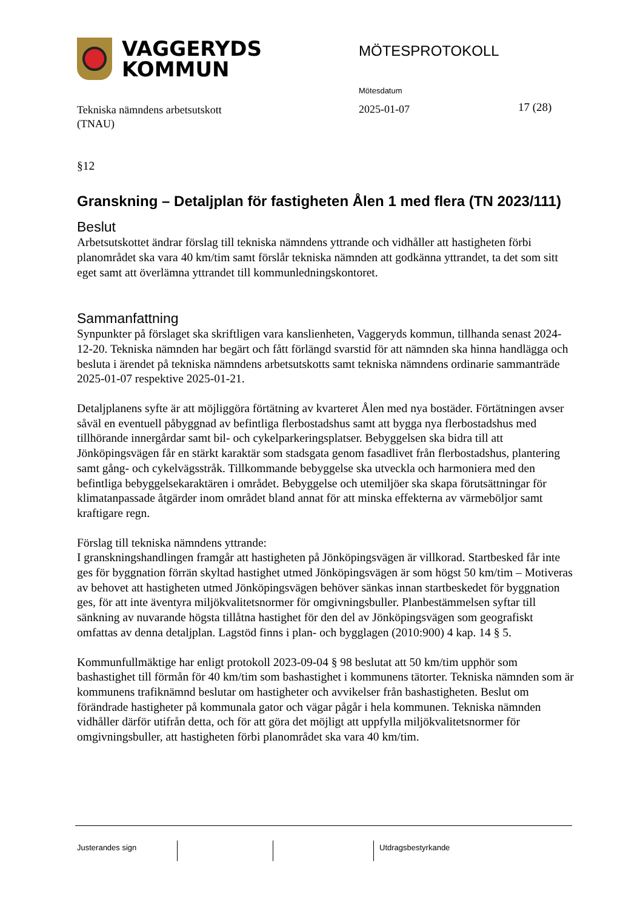VAGGERYDS
KOMMUN
MÖTESPROTOKOLL
Mötesdatum
Tekniska nämndens arbetsutskott
(TNAU)
2025-01-07 17 (28)
§12
Granskning – Detaljplan för fastigheten Ålen 1 med flera (TN 2023/111)
Beslut
Arbetsutskottet ändrar förslag till tekniska nämndens yttrande och vidhåller att hastigheten förbi planområdet ska vara 40 km/tim samt förslår tekniska nämnden att godkänna yttrandet, ta det som sitt eget samt att överlämna yttrandet till kommunledningskontoret.
Sammanfattning
Synpunkter på förslaget ska skriftligen vara kanslienheten, Vaggeryds kommun, tillhanda senast 2024-12-20. Tekniska nämnden har begärt och fått förlängd svarstid för att nämnden ska hinna handlägga och besluta i ärendet på tekniska nämndens arbetsutskotts samt tekniska nämndens ordinarie sammanträde 2025-01-07 respektive 2025-01-21.
Detaljplanens syfte är att möjliggöra förtätning av kvarteret Ålen med nya bostäder. Förtätningen avser såväl en eventuell påbyggnad av befintliga flerbostadshus samt att bygga nya flerbostadshus med tillhörande innergårdar samt bil- och cykelparkeringsplatser. Bebyggelsen ska bidra till att Jönköpingsvägen får en stärkt karaktär som stadsgata genom fasadlivet från flerbostadshus, plantering samt gång- och cykelvägsstråk. Tillkommande bebyggelse ska utveckla och harmoniera med den befintliga bebyggelsekaraktären i området. Bebyggelse och utemiljöer ska skapa förutsättningar för klimatanpassade åtgärder inom området bland annat för att minska effekterna av värmeböljor samt kraftigare regn.
Förslag till tekniska nämndens yttrande:
I granskningshandlingen framgår att hastigheten på Jönköpingsvägen är villkorad. Startbesked får inte ges för byggnation förrän skyltad hastighet utmed Jönköpingsvägen är som högst 50 km/tim – Motiveras av behovet att hastigheten utmed Jönköpingsvägen behöver sänkas innan startbeskedet för byggnation ges, för att inte äventyra miljökvalitetsnormer för omgivningsbuller. Planbestämmelsen syftar till sänkning av nuvarande högsta tillåtna hastighet för den del av Jönköpingsvägen som geografiskt omfattas av denna detaljplan. Lagstöd finns i plan- och bygglagen (2010:900) 4 kap. 14 § 5.
Kommunfullmäktige har enligt protokoll 2023-09-04 § 98 beslutat att 50 km/tim upphör som bashastighet till förmån för 40 km/tim som bashastighet i kommunens tätorter. Tekniska nämnden som är kommunens trafiknämnd beslutar om hastigheter och avvikelser från bashastigheten. Beslut om förändrade hastigheter på kommunala gator och vägar pågår i hela kommunen. Tekniska nämnden vidhåller därför utifrån detta, och för att göra det möjligt att uppfylla miljökvalitetsnormer för omgivningsbuller, att hastigheten förbi planområdet ska vara 40 km/tim.
Justerandes sign Utdragsbestyrkande